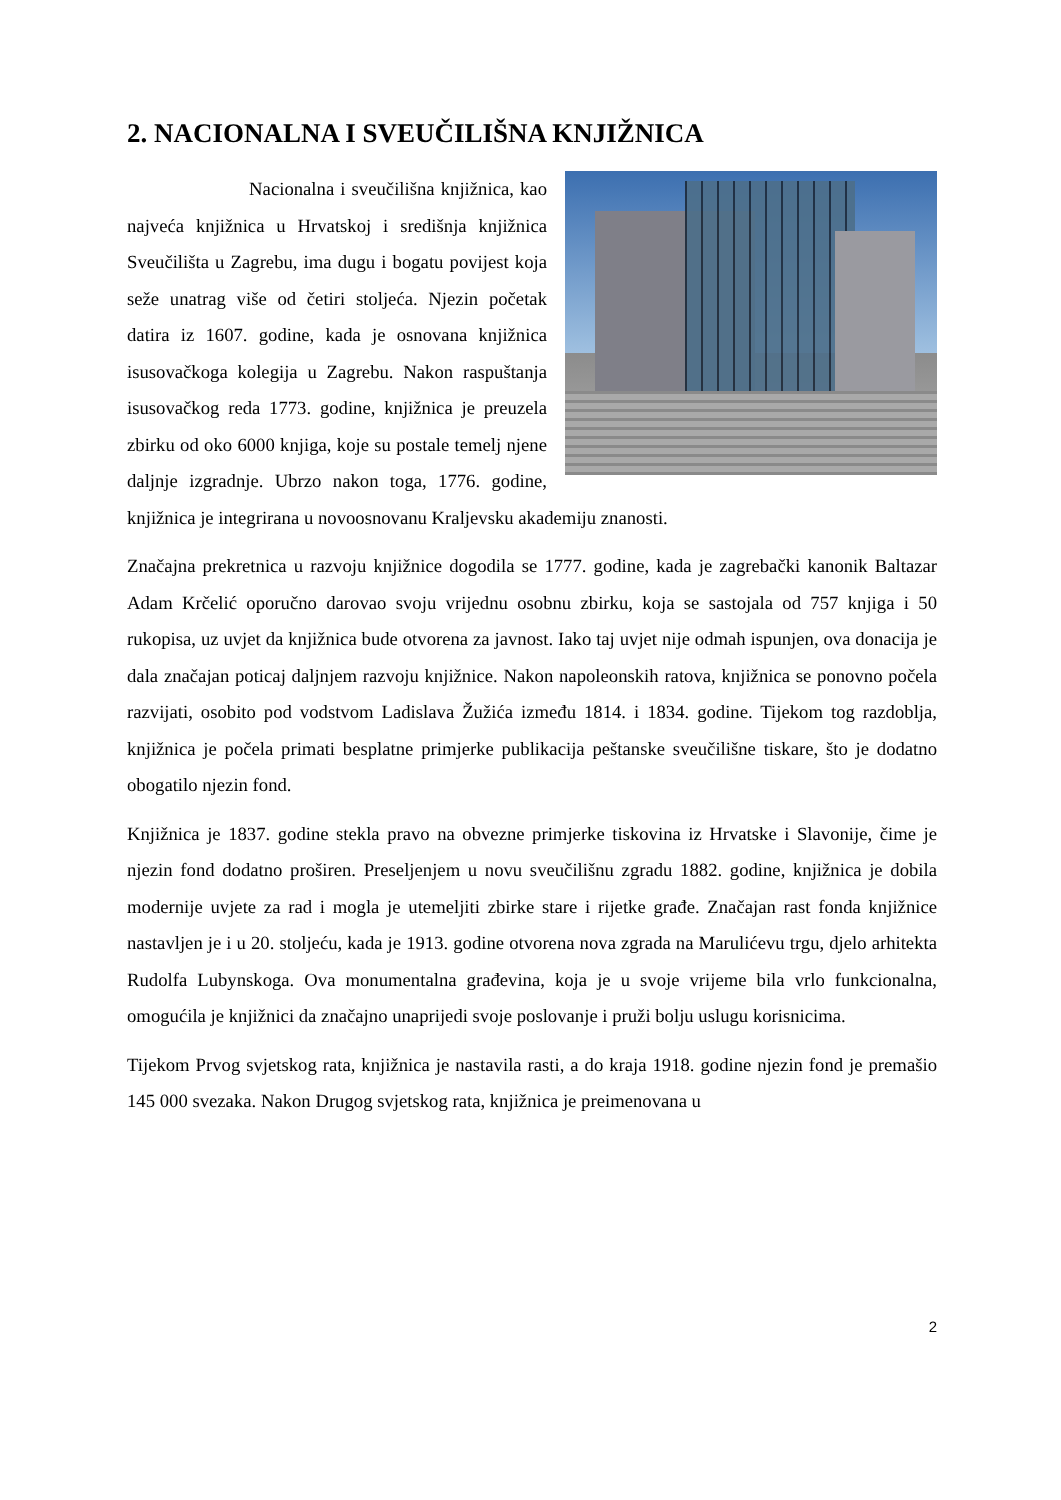2. NACIONALNA I SVEUČILIŠNA KNJIŽNICA
Nacionalna i sveučilišna knjižnica, kao najveća knjižnica u Hrvatskoj i središnja knjižnica Sveučilišta u Zagrebu, ima dugu i bogatu povijest koja seže unatrag više od četiri stoljeća. Njezin početak datira iz 1607. godine, kada je osnovana knjižnica isusovačkoga kolegija u Zagrebu. Nakon raspuštanja isusovačkog reda 1773. godine, knjižnica je preuzela zbirku od oko 6000 knjiga, koje su postale temelj njene daljnje izgradnje. Ubrzo nakon toga, 1776. godine, knjižnica je integrirana u novoosnovanu Kraljevsku akademiju znanosti.
Značajna prekretnica u razvoju knjižnice dogodila se 1777. godine, kada je zagrebački kanonik Baltazar Adam Krčelić oporučno darovao svoju vrijednu osobnu zbirku, koja se sastojala od 757 knjiga i 50 rukopisa, uz uvjet da knjižnica bude otvorena za javnost. Iako taj uvjet nije odmah ispunjen, ova donacija je dala značajan poticaj daljnjem razvoju knjižnice. Nakon napoleonskih ratova, knjižnica se ponovno počela razvijati, osobito pod vodstvom Ladislava Žužića između 1814. i 1834. godine. Tijekom tog razdoblja, knjižnica je počela primati besplatne primjerke publikacija peštanske sveučilišne tiskare, što je dodatno obogatilo njezin fond.
Knjižnica je 1837. godine stekla pravo na obvezne primjerke tiskovina iz Hrvatske i Slavonije, čime je njezin fond dodatno proširen. Preseljenjem u novu sveučilišnu zgradu 1882. godine, knjižnica je dobila modernije uvjete za rad i mogla je utemeljiti zbirke stare i rijetke građe. Značajan rast fonda knjižnice nastavljen je i u 20. stoljeću, kada je 1913. godine otvorena nova zgrada na Marulićevu trgu, djelo arhitekta Rudolfa Lubynskoga. Ova monumentalna građevina, koja je u svoje vrijeme bila vrlo funkcionalna, omogućila je knjižnici da značajno unaprijedi svoje poslovanje i pruži bolju uslugu korisnicima.
Tijekom Prvog svjetskog rata, knjižnica je nastavila rasti, a do kraja 1918. godine njezin fond je premašio 145 000 svezaka. Nakon Drugog svjetskog rata, knjižnica je preimenovana u
2